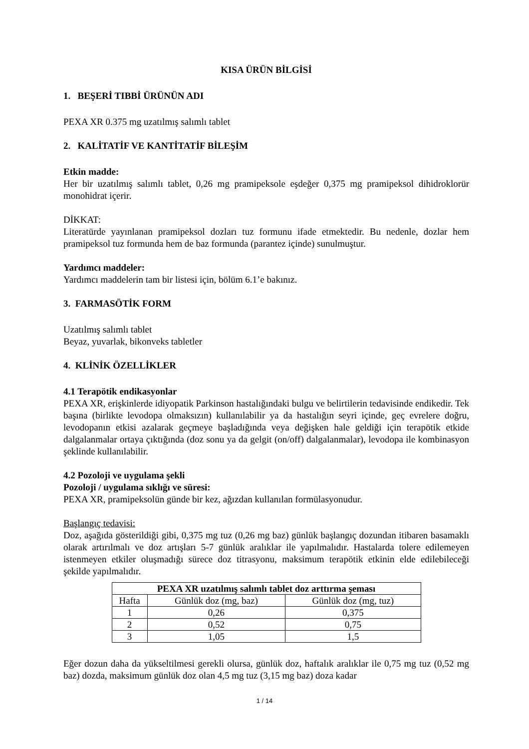KISA ÜRÜN BİLGİSİ
1. BEŞERİ TIBBİ ÜRÜNÜN ADI
PEXA XR 0.375 mg uzatılmış salımlı tablet
2. KALİTATİF VE KANTİTATİF BİLEŞİM
Etkin madde:
Her bir uzatılmış salımlı tablet, 0,26 mg pramipeksole eşdeğer 0,375 mg pramipeksol dihidroklorür monohidrat içerir.
DİKKAT:
Literatürde yayınlanan pramipeksol dozları tuz formunu ifade etmektedir. Bu nedenle, dozlar hem pramipeksol tuz formunda hem de baz formunda (parantez içinde) sunulmuştur.
Yardımcı maddeler:
Yardımcı maddelerin tam bir listesi için, bölüm 6.1’e bakınız.
3. FARMASÖTİK FORM
Uzatılmış salımlı tablet
Beyaz, yuvarlak, bikonveks tabletler
4. KLİNİK ÖZELLİKLER
4.1 Terapötik endikasyonlar
PEXA XR, erişkinlerde idiyopatik Parkinson hastalığındaki bulgu ve belirtilerin tedavisinde endikedir. Tek başına (birlikte levodopa olmaksızın) kullanılabilir ya da hastalığın seyri içinde, geç evrelere doğru, levodopanın etkisi azalarak geçmeye başladığında veya değişken hale geldiği için terapötik etkide dalgalanmalar ortaya çıktığında (doz sonu ya da gelgit (on/off) dalgalanmalar), levodopa ile kombinasyon şeklinde kullanılabilir.
4.2 Pozoloji ve uygulama şekli
Pozoloji / uygulama sıklığı ve süresi:
PEXA XR, pramipeksolün günde bir kez, ağızdan kullanılan formülasyonudur.
Başlangıç tedavisi:
Doz, aşağıda gösterildiği gibi, 0,375 mg tuz (0,26 mg baz) günlük başlangıç dozundan itibaren basamaklı olarak artırılmalı ve doz artışları 5-7 günlük aralıklar ile yapılmalıdır. Hastalarda tolere edilemeyen istenmeyen etkiler oluşmadığı sürece doz titrasyonu, maksimum terapötik etkinin elde edilebileceği şekilde yapılmalıdır.
| PEXA XR uzatılmış salımlı tablet doz arttırma şeması | | |
| --- | --- | --- |
| Hafta | Günlük doz (mg, baz) | Günlük doz (mg, tuz) |
| 1 | 0,26 | 0,375 |
| 2 | 0,52 | 0,75 |
| 3 | 1,05 | 1,5 |
Eğer dozun daha da yükseltilmesi gerekli olursa, günlük doz, haftalık aralıklar ile 0,75 mg tuz (0,52 mg baz) dozda, maksimum günlük doz olan 4,5 mg tuz (3,15 mg baz) doza kadar
1 / 14